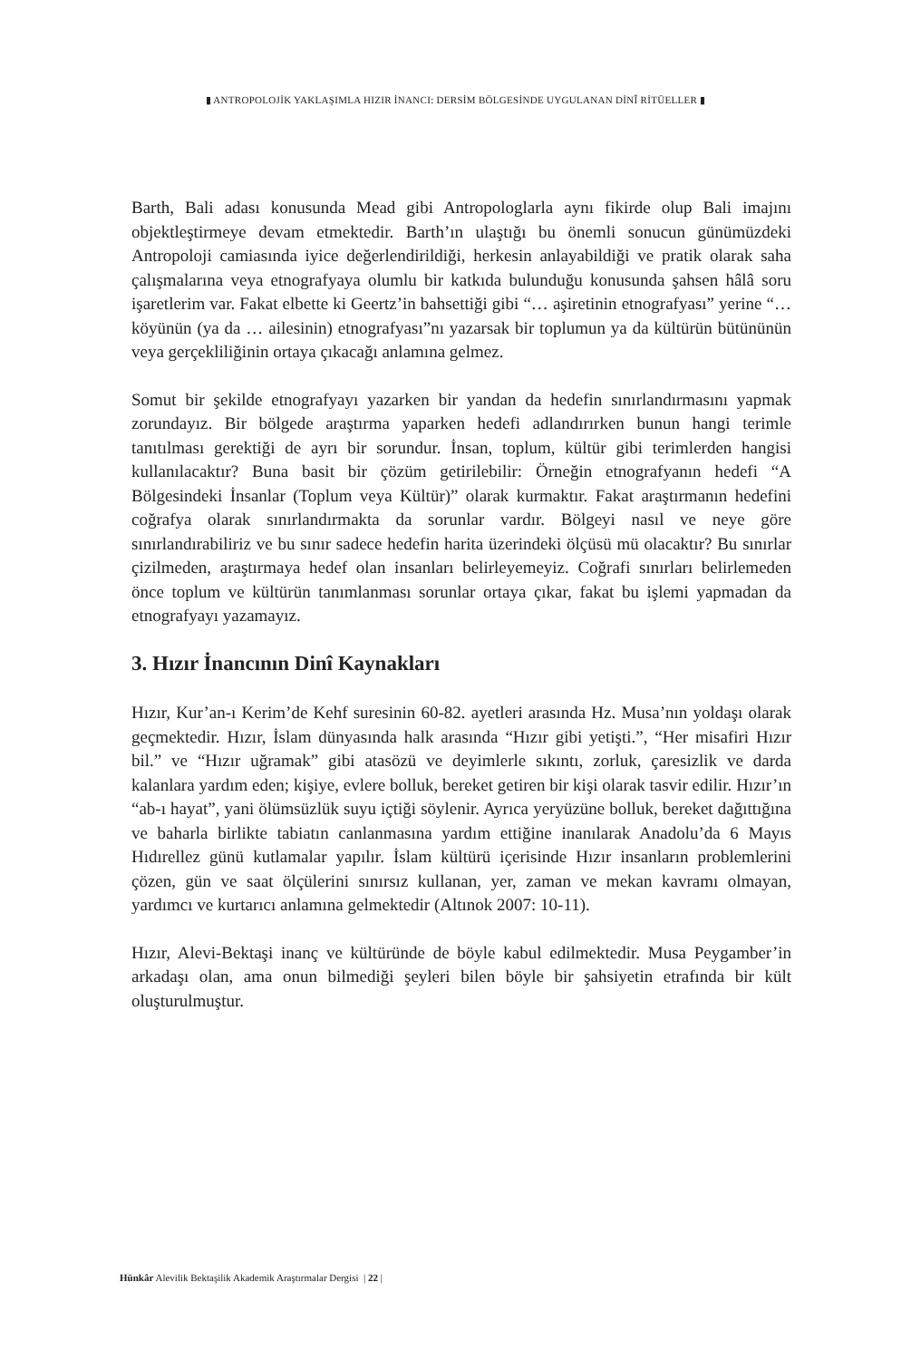▮ ANTROPOLOJİK YAKLAŞIMLA HIZIR İNANCI: DERSİM BÖLGESİNDE UYGULANAN DİNÎ RİTÜELLER ▮
Barth, Bali adası konusunda Mead gibi Antropologlarla aynı fikirde olup Bali imajını objektleştirmeye devam etmektedir. Barth’ın ulaştığı bu önemli sonucun günümüzdeki Antropoloji camiasında iyice değerlendirildiği, herkesin anlayabildiği ve pratik olarak saha çalışmalarına veya etnografyaya olumlu bir katkıda bulunduğu konusunda şahsen hâlâ soru işaretlerim var. Fakat elbette ki Geertz’in bahsettiği gibi “… aşiretinin etnografyası” yerine “… köyünün (ya da … ailesinin) etnografyası”nı yazarsak bir toplumun ya da kültürün bütününün veya gerçekliliğinin ortaya çıkacağı anlamına gelmez.
Somut bir şekilde etnografyayı yazarken bir yandan da hedefin sınırlandırmasını yapmak zorundayız. Bir bölgede araştırma yaparken hedefi adlandırırken bunun hangi terimle tanıtılması gerektiği de ayrı bir sorundur. İnsan, toplum, kültür gibi terimlerden hangisi kullanılacaktır? Buna basit bir çözüm getirilebilir: Örneğin etnografyanın hedefi “A Bölgesindeki İnsanlar (Toplum veya Kültür)” olarak kurmaktır. Fakat araştırmanın hedefini coğrafya olarak sınırlandırmakta da sorunlar vardır. Bölgeyi nasıl ve neye göre sınırlandırabiliriz ve bu sınır sadece hedefin harita üzerindeki ölçüsü mü olacaktır? Bu sınırlar çizilmeden, araştırmaya hedef olan insanları belirleyemeyiz. Coğrafi sınırları belirlemeden önce toplum ve kültürün tanımlanması sorunlar ortaya çıkar, fakat bu işlemi yapmadan da etnografyayı yazamayız.
3. Hızır İnancının Dinî Kaynakları
Hızır, Kur’an-ı Kerim’de Kehf suresinin 60-82. ayetleri arasında Hz. Musa’nın yoldaşı olarak geçmektedir. Hızır, İslam dünyasında halk arasında “Hızır gibi yetişti.”, “Her misafiri Hızır bil.” ve “Hızır uğramak” gibi atasözü ve deyimlerle sıkıntı, zorluk, çaresizlik ve darda kalanlara yardım eden; kişiye, evlere bolluk, bereket getiren bir kişi olarak tasvir edilir. Hızır’ın “ab-ı hayat”, yani ölümsüzlük suyu içtiği söylenir. Ayrıca yeryüzüne bolluk, bereket dağıttığına ve baharla birlikte tabiatın canlanmasına yardım ettiğine inanılarak Anadolu’da 6 Mayıs Hıdırellez günü kutlamalar yapılır. İslam kültürü içerisinde Hızır insanların problemlerini çözen, gün ve saat ölçülerini sınırsız kullanan, yer, zaman ve mekan kavramı olmayan, yardımcı ve kurtarıcı anlamına gelmektedir (Altınok 2007: 10-11).
Hızır, Alevi-Bektaşi inanç ve kültüründe de böyle kabul edilmektedir. Musa Peygamber’in arkadaşı olan, ama onun bilmediği şeyleri bilen böyle bir şahsiyetin etrafında bir kült oluşturulmuştur.
Hünkâr Alevilik Bektaşilik Akademik Araştırmalar Dergisi | 22 |